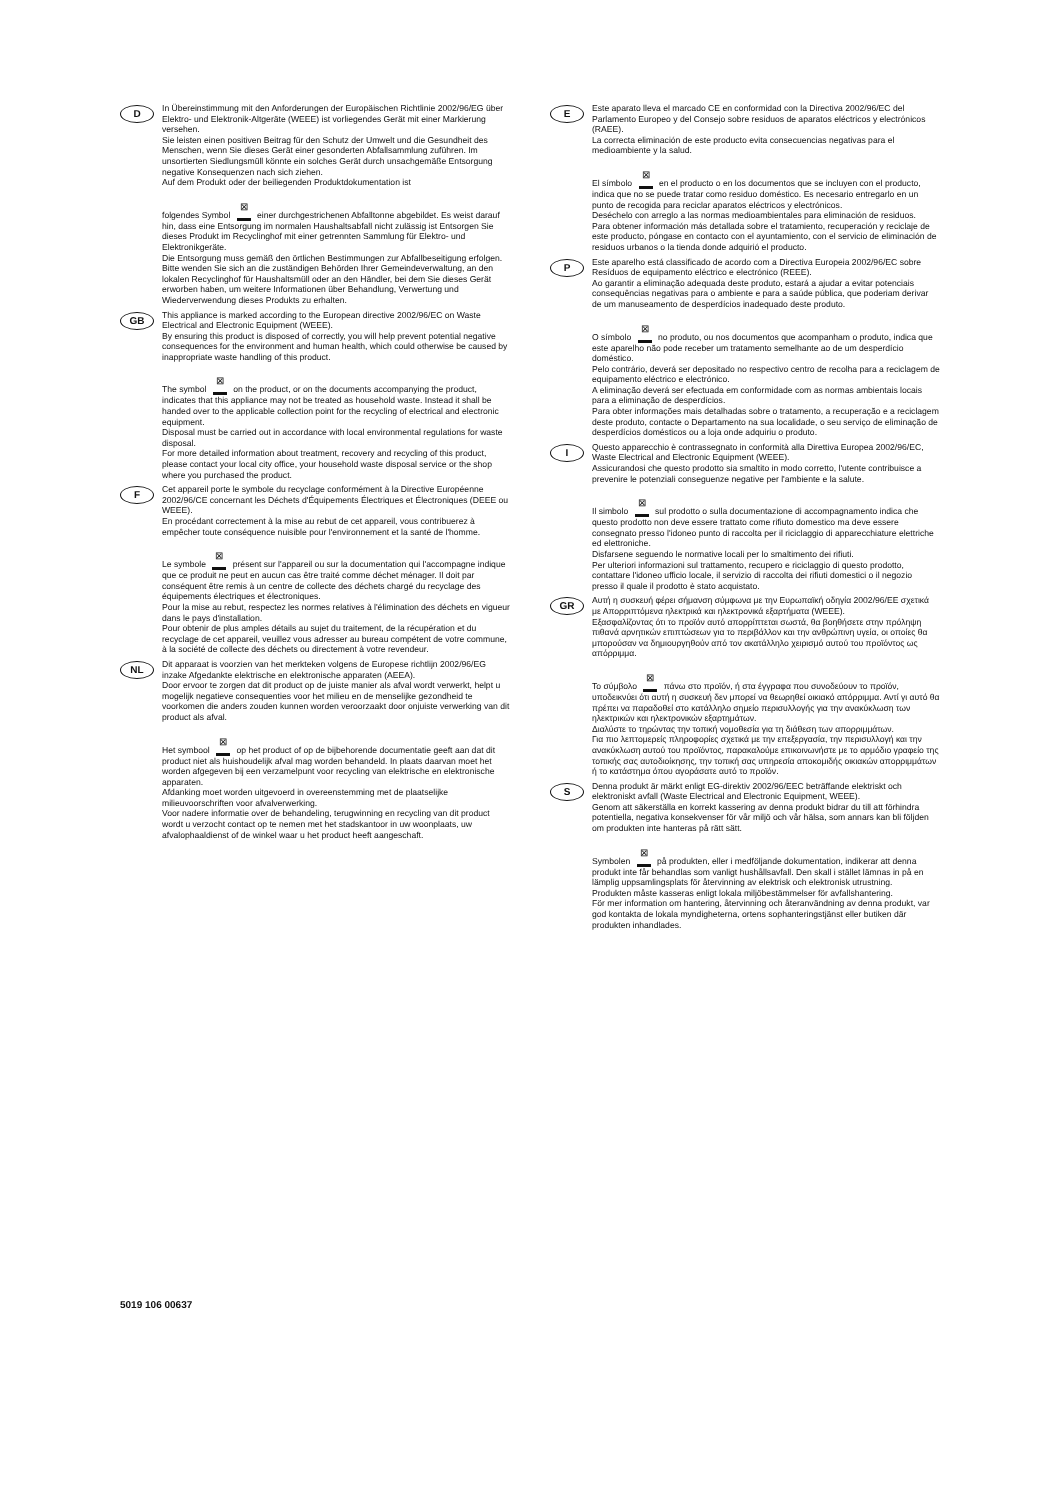D
In Übereinstimmung mit den Anforderungen der Europäischen Richtlinie 2002/96/EG über Elektro- und Elektronik-Altgeräte (WEEE) ist vorliegendes Gerät mit einer Markierung versehen.
Sie leisten einen positiven Beitrag für den Schutz der Umwelt und die Gesundheit des Menschen, wenn Sie dieses Gerät einer gesonderten Abfallsammlung zuführen. Im unsortierten Siedlungsmüll könnte ein solches Gerät durch unsachgemäße Entsorgung negative Konsequenzen nach sich ziehen.
Auf dem Produkt oder der beiliegenden Produktdokumentation ist
folgendes Symbol ⊠ einer durchgestrichenen Abfalltonne abgebildet. Es weist darauf hin, dass eine Entsorgung im normalen Haushaltsabfall nicht zulässig ist Entsorgen Sie dieses Produkt im Recyclinghof mit einer getrennten Sammlung für Elektro- und Elektronikgeräte.
Die Entsorgung muss gemäß den örtlichen Bestimmungen zur Abfallbeseitigung erfolgen.
Bitte wenden Sie sich an die zuständigen Behörden Ihrer Gemeindeverwaltung, an den lokalen Recyclinghof für Haushaltsmüll oder an den Händler, bei dem Sie dieses Gerät erworben haben, um weitere Informationen über Behandlung, Verwertung und Wiederverwendung dieses Produkts zu erhalten.
GB
This appliance is marked according to the European directive 2002/96/EC on Waste Electrical and Electronic Equipment (WEEE).
By ensuring this product is disposed of correctly, you will help prevent potential negative consequences for the environment and human health, which could otherwise be caused by inappropriate waste handling of this product.
The symbol ⊠ on the product, or on the documents accompanying the product, indicates that this appliance may not be treated as household waste. Instead it shall be handed over to the applicable collection point for the recycling of electrical and electronic equipment.
Disposal must be carried out in accordance with local environmental regulations for waste disposal.
For more detailed information about treatment, recovery and recycling of this product, please contact your local city office, your household waste disposal service or the shop where you purchased the product.
F
Cet appareil porte le symbole du recyclage conformément à la Directive Européenne 2002/96/CE concernant les Déchets d'Équipements Électriques et Électroniques (DEEE ou WEEE).
En procédant correctement à la mise au rebut de cet appareil, vous contribuerez à empêcher toute conséquence nuisible pour l'environnement et la santé de l'homme.
Le symbole ⊠ présent sur l'appareil ou sur la documentation qui l'accompagne indique que ce produit ne peut en aucun cas être traité comme déchet ménager. Il doit par conséquent être remis à un centre de collecte des déchets chargé du recyclage des équipements électriques et électroniques.
Pour la mise au rebut, respectez les normes relatives à l'élimination des déchets en vigueur dans le pays d'installation.
Pour obtenir de plus amples détails au sujet du traitement, de la récupération et du recyclage de cet appareil, veuillez vous adresser au bureau compétent de votre commune, à la société de collecte des déchets ou directement à votre revendeur.
NL
Dit apparaat is voorzien van het merkteken volgens de Europese richtlijn 2002/96/EG inzake Afgedankte elektrische en elektronische apparaten (AEEA).
Door ervoor te zorgen dat dit product op de juiste manier als afval wordt verwerkt, helpt u mogelijk negatieve consequenties voor het milieu en de menselijke gezondheid te voorkomen die anders zouden kunnen worden veroorzaakt door onjuiste verwerking van dit product als afval.
Het symbool ⊠ op het product of op de bijbehorende documentatie geeft aan dat dit product niet als huishoudelijk afval mag worden behandeld. In plaats daarvan moet het worden afgegeven bij een verzamelpunt voor recycling van elektrische en elektronische apparaten.
Afdanking moet worden uitgevoerd in overeenstemming met de plaatselijke milieuvoorschriften voor afvalverwerking.
Voor nadere informatie over de behandeling, terugwinning en recycling van dit product wordt u verzocht contact op te nemen met het stadskantoor in uw woonplaats, uw afvalophaaldienst of de winkel waar u het product heeft aangeschaft.
E
Este aparato lleva el marcado CE en conformidad con la Directiva 2002/96/EC del Parlamento Europeo y del Consejo sobre residuos de aparatos eléctricos y electrónicos (RAEE).
La correcta eliminación de este producto evita consecuencias negativas para el medioambiente y la salud.
El símbolo ⊠ en el producto o en los documentos que se incluyen con el producto, indica que no se puede tratar como residuo doméstico. Es necesario entregarlo en un punto de recogida para reciclar aparatos eléctricos y electrónicos.
Deséchelo con arreglo a las normas medioambientales para eliminación de residuos.
Para obtener información más detallada sobre el tratamiento, recuperación y reciclaje de este producto, póngase en contacto con el ayuntamiento, con el servicio de eliminación de residuos urbanos o la tienda donde adquirió el producto.
P
Este aparelho está classificado de acordo com a Directiva Europeia 2002/96/EC sobre Resíduos de equipamento eléctrico e electrónico (REEE).
Ao garantir a eliminação adequada deste produto, estará a ajudar a evitar potenciais consequências negativas para o ambiente e para a saúde pública, que poderiam derivar de um manuseamento de desperdícios inadequado deste produto.
O símbolo ⊠ no produto, ou nos documentos que acompanham o produto, indica que este aparelho não pode receber um tratamento semelhante ao de um desperdício doméstico.
Pelo contrário, deverá ser depositado no respectivo centro de recolha para a reciclagem de equipamento eléctrico e electrónico.
A eliminação deverá ser efectuada em conformidade com as normas ambientais locais para a eliminação de desperdícios.
Para obter informações mais detalhadas sobre o tratamento, a recuperação e a reciclagem deste produto, contacte o Departamento na sua localidade, o seu serviço de eliminação de desperdícios domésticos ou a loja onde adquiriu o produto.
I
Questo apparecchio è contrassegnato in conformità alla Direttiva Europea 2002/96/EC, Waste Electrical and Electronic Equipment (WEEE).
Assicurandosi che questo prodotto sia smaltito in modo corretto, l'utente contribuisce a prevenire le potenziali conseguenze negative per l'ambiente e la salute.
Il simbolo ⊠ sul prodotto o sulla documentazione di accompagnamento indica che questo prodotto non deve essere trattato come rifiuto domestico ma deve essere consegnato presso l'idoneo punto di raccolta per il riciclaggio di apparecchiature elettriche ed elettroniche.
Disfarsene seguendo le normative locali per lo smaltimento dei rifiuti.
Per ulteriori informazioni sul trattamento, recupero e riciclaggio di questo prodotto, contattare l'idoneo ufficio locale, il servizio di raccolta dei rifiuti domestici o il negozio presso il quale il prodotto è stato acquistato.
GR
Αυτή η συσκευή φέρει σήμανση σύμφωνα με την Ευρωπαϊκή οδηγία 2002/96/ΕΕ σχετικά με Απορριπτόμενα ηλεκτρικά και ηλεκτρονικά εξαρτήματα (WEEE).
Εξασφαλίζοντας ότι το προϊόν αυτό απορρίπτεται σωστά, θα βοηθήσετε στην πρόληψη πιθανά αρνητικών επιπτώσεων για το περιβάλλον και την ανθρώπινη υγεία, οι οποίες θα μπορούσαν να δημιουργηθούν από τον ακατάλληλο χειρισμό αυτού του προϊόντος ως απόρριμμα.
Το σύμβολο ⊠ πάνω στο προϊόν, ή στα έγγραφα που συνοδεύουν το προϊόν, υποδεικνύει ότι αυτή η συσκευή δεν μπορεί να θεωρηθεί οικιακό απόρριμμα. Αντί γι αυτό θα πρέπει να παραδοθεί στο κατάλληλο σημείο περισυλλογής για την ανακύκλωση των ηλεκτρικών και ηλεκτρονικών εξαρτημάτων.
Διαλύστε το τηρώντας την τοπική νομοθεσία για τη διάθεση των απορριμμάτων.
Για πιο λεπτομερείς πληροφορίες σχετικά με την επεξεργασία, την περισυλλογή και την ανακύκλωση αυτού του προϊόντος, παρακαλούμε επικοινωνήστε με το αρμόδιο γραφείο της τοπικής σας αυτοδιοίκησης, την τοπική σας υπηρεσία αποκομιδής οικιακών απορριμμάτων ή το κατάστημα όπου αγοράσατε αυτό το προϊόν.
S
Denna produkt är märkt enligt EG-direktiv 2002/96/EEC beträffande elektriskt och elektroniskt avfall (Waste Electrical and Electronic Equipment, WEEE).
Genom att säkerställa en korrekt kassering av denna produkt bidrar du till att förhindra potentiella, negativa konsekvenser för vår miljö och vår hälsa, som annars kan bli följden om produkten inte hanteras på rätt sätt.
Symbolen ⊠ på produkten, eller i medföljande dokumentation, indikerar att denna produkt inte får behandlas som vanligt hushållsavfall. Den skall i stället lämnas in på en lämplig uppsamlingsplats för återvinning av elektrisk och elektronisk utrustning.
Produkten måste kasseras enligt lokala miljöbestämmelser för avfallshantering.
För mer information om hantering, återvinning och återanvändning av denna produkt, var god kontakta de lokala myndigheterna, ortens sophanteringstjänst eller butiken där produkten inhandlades.
5019 106 00637